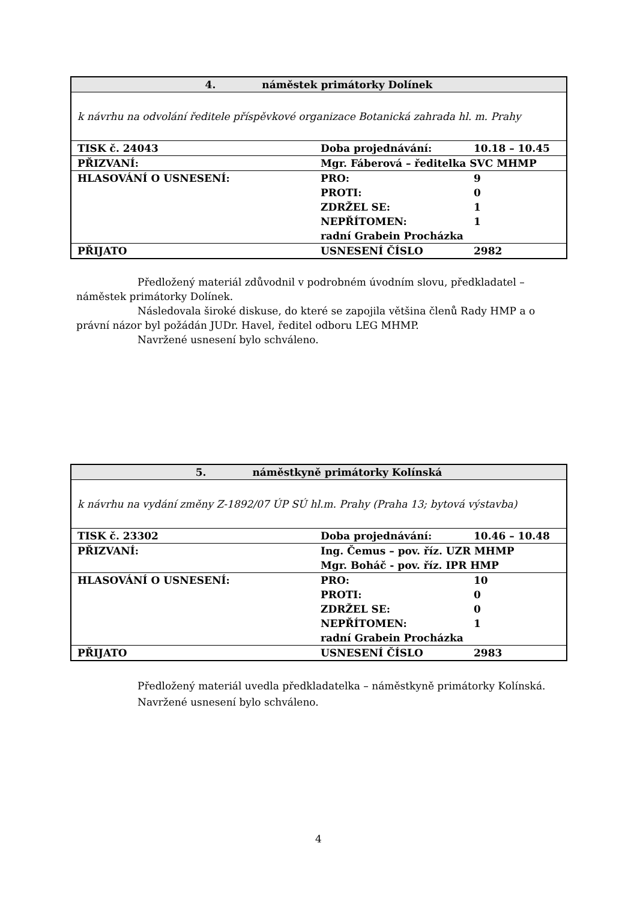| 4. náměstek primátorky Dolínek | | |
| --- | --- | --- |
| k návrhu na odvolání ředitele příspěvkové organizace Botanická zahrada hl. m. Prahy | | |
| TISK č. 24043 | Doba projednávání: | 10.18 – 10.45 |
| PŘIZVANÍ: | Mgr. Fáberová – ředitelka SVC MHMP | |
| HLASOVÁNÍ O USNESENÍ: | PRO: PROTI: ZDRŽEL SE: NEPŘÍTOMEN: | 9 0 1 1 |
| | radní Grabein Procházka | |
| PŘIJATO | USNESENÍ ČÍSLO | 2982 |
Předložený materiál zdůvodnil v podrobném úvodním slovu, předkladatel – náměstek primátorky Dolínek.
Následovala široké diskuse, do které se zapojila většina členů Rady HMP a o právní názor byl požádán JUDr. Havel, ředitel odboru LEG MHMP.
Navržené usnesení bylo schváleno.
| 5. náměstkyně primátorky Kolínská | | |
| --- | --- | --- |
| k návrhu na vydání změny Z-1892/07 ÚP SÚ hl.m. Prahy (Praha 13; bytová výstavba) | | |
| TISK č. 23302 | Doba projednávání: | 10.46 – 10.48 |
| PŘIZVANÍ: | Ing. Čemus – pov. říz. UZR MHMP Mgr. Boháč - pov. říz. IPR HMP | |
| HLASOVÁNÍ O USNESENÍ: | PRO: PROTI: ZDRŽEL SE: NEPŘÍTOMEN: | 10 0 0 1 |
| | radní Grabein Procházka | |
| PŘIJATO | USNESENÍ ČÍSLO | 2983 |
Předložený materiál uvedla předkladatelka – náměstkyně primátorky Kolínská.
Navržené usnesení bylo schváleno.
4